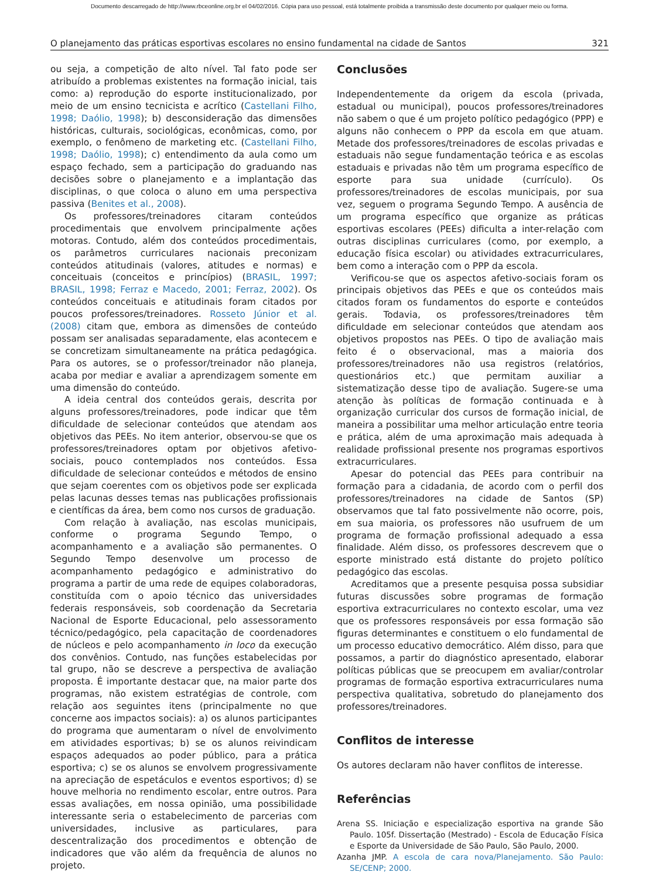Documento descarregado de http://www.rbceonline.org.br el 04/02/2016. Cópia para uso pessoal, está totalmente proibida a transmissão deste documento por qualquer meio ou forma.
O planejamento das práticas esportivas escolares no ensino fundamental na cidade de Santos 321
ou seja, a competição de alto nível. Tal fato pode ser atribuído a problemas existentes na formação inicial, tais como: a) reprodução do esporte institucionalizado, por meio de um ensino tecnicista e acrítico (Castellani Filho, 1998; Daólio, 1998); b) desconsideração das dimensões históricas, culturais, sociológicas, econômicas, como, por exemplo, o fenômeno de marketing etc. (Castellani Filho, 1998; Daólio, 1998); c) entendimento da aula como um espaço fechado, sem a participação do graduando nas decisões sobre o planejamento e a implantação das disciplinas, o que coloca o aluno em uma perspectiva passiva (Benites et al., 2008).
Os professores/treinadores citaram conteúdos procedimentais que envolvem principalmente ações motoras. Contudo, além dos conteúdos procedimentais, os parâmetros curriculares nacionais preconizam conteúdos atitudinais (valores, atitudes e normas) e conceituais (conceitos e princípios) (BRASIL, 1997; BRASIL, 1998; Ferraz e Macedo, 2001; Ferraz, 2002). Os conteúdos conceituais e atitudinais foram citados por poucos professores/treinadores. Rosseto Júnior et al. (2008) citam que, embora as dimensões de conteúdo possam ser analisadas separadamente, elas acontecem e se concretizam simultaneamente na prática pedagógica. Para os autores, se o professor/treinador não planeja, acaba por mediar e avaliar a aprendizagem somente em uma dimensão do conteúdo.
A ideia central dos conteúdos gerais, descrita por alguns professores/treinadores, pode indicar que têm dificuldade de selecionar conteúdos que atendam aos objetivos das PEEs. No item anterior, observou-se que os professores/treinadores optam por objetivos afetivo-sociais, pouco contemplados nos conteúdos. Essa dificuldade de selecionar conteúdos e métodos de ensino que sejam coerentes com os objetivos pode ser explicada pelas lacunas desses temas nas publicações profissionais e científicas da área, bem como nos cursos de graduação.
Com relação à avaliação, nas escolas municipais, conforme o programa Segundo Tempo, o acompanhamento e a avaliação são permanentes. O Segundo Tempo desenvolve um processo de acompanhamento pedagógico e administrativo do programa a partir de uma rede de equipes colaboradoras, constituída com o apoio técnico das universidades federais responsáveis, sob coordenação da Secretaria Nacional de Esporte Educacional, pelo assessoramento técnico/pedagógico, pela capacitação de coordenadores de núcleos e pelo acompanhamento in loco da execução dos convênios. Contudo, nas funções estabelecidas por tal grupo, não se descreve a perspectiva de avaliação proposta. É importante destacar que, na maior parte dos programas, não existem estratégias de controle, com relação aos seguintes itens (principalmente no que concerne aos impactos sociais): a) os alunos participantes do programa que aumentaram o nível de envolvimento em atividades esportivas; b) se os alunos reivindicam espaços adequados ao poder público, para a prática esportiva; c) se os alunos se envolvem progressivamente na apreciação de espetáculos e eventos esportivos; d) se houve melhoria no rendimento escolar, entre outros. Para essas avaliações, em nossa opinião, uma possibilidade interessante seria o estabelecimento de parcerias com universidades, inclusive as particulares, para descentralização dos procedimentos e obtenção de indicadores que vão além da frequência de alunos no projeto.
Conclusões
Independentemente da origem da escola (privada, estadual ou municipal), poucos professores/treinadores não sabem o que é um projeto político pedagógico (PPP) e alguns não conhecem o PPP da escola em que atuam. Metade dos professores/treinadores de escolas privadas e estaduais não segue fundamentação teórica e as escolas estaduais e privadas não têm um programa específico de esporte para sua unidade (currículo). Os professores/treinadores de escolas municipais, por sua vez, seguem o programa Segundo Tempo. A ausência de um programa específico que organize as práticas esportivas escolares (PEEs) dificulta a inter-relação com outras disciplinas curriculares (como, por exemplo, a educação física escolar) ou atividades extracurriculares, bem como a interação com o PPP da escola.
Verificou-se que os aspectos afetivo-sociais foram os principais objetivos das PEEs e que os conteúdos mais citados foram os fundamentos do esporte e conteúdos gerais. Todavia, os professores/treinadores têm dificuldade em selecionar conteúdos que atendam aos objetivos propostos nas PEEs. O tipo de avaliação mais feito é o observacional, mas a maioria dos professores/treinadores não usa registros (relatórios, questionários etc.) que permitam auxiliar a sistematização desse tipo de avaliação. Sugere-se uma atenção às políticas de formação continuada e à organização curricular dos cursos de formação inicial, de maneira a possibilitar uma melhor articulação entre teoria e prática, além de uma aproximação mais adequada à realidade profissional presente nos programas esportivos extracurriculares.
Apesar do potencial das PEEs para contribuir na formação para a cidadania, de acordo com o perfil dos professores/treinadores na cidade de Santos (SP) observamos que tal fato possivelmente não ocorre, pois, em sua maioria, os professores não usufruem de um programa de formação profissional adequado a essa finalidade. Além disso, os professores descrevem que o esporte ministrado está distante do projeto político pedagógico das escolas.
Acreditamos que a presente pesquisa possa subsidiar futuras discussões sobre programas de formação esportiva extracurriculares no contexto escolar, uma vez que os professores responsáveis por essa formação são figuras determinantes e constituem o elo fundamental de um processo educativo democrático. Além disso, para que possamos, a partir do diagnóstico apresentado, elaborar políticas públicas que se preocupem em avaliar/controlar programas de formação esportiva extracurriculares numa perspectiva qualitativa, sobretudo do planejamento dos professores/treinadores.
Conflitos de interesse
Os autores declaram não haver conflitos de interesse.
Referências
Arena SS. Iniciação e especialização esportiva na grande São Paulo. 105f. Dissertação (Mestrado) - Escola de Educação Física e Esporte da Universidade de São Paulo, São Paulo, 2000.
Azanha JMP. A escola de cara nova/Planejamento. São Paulo: SE/CENP; 2000.